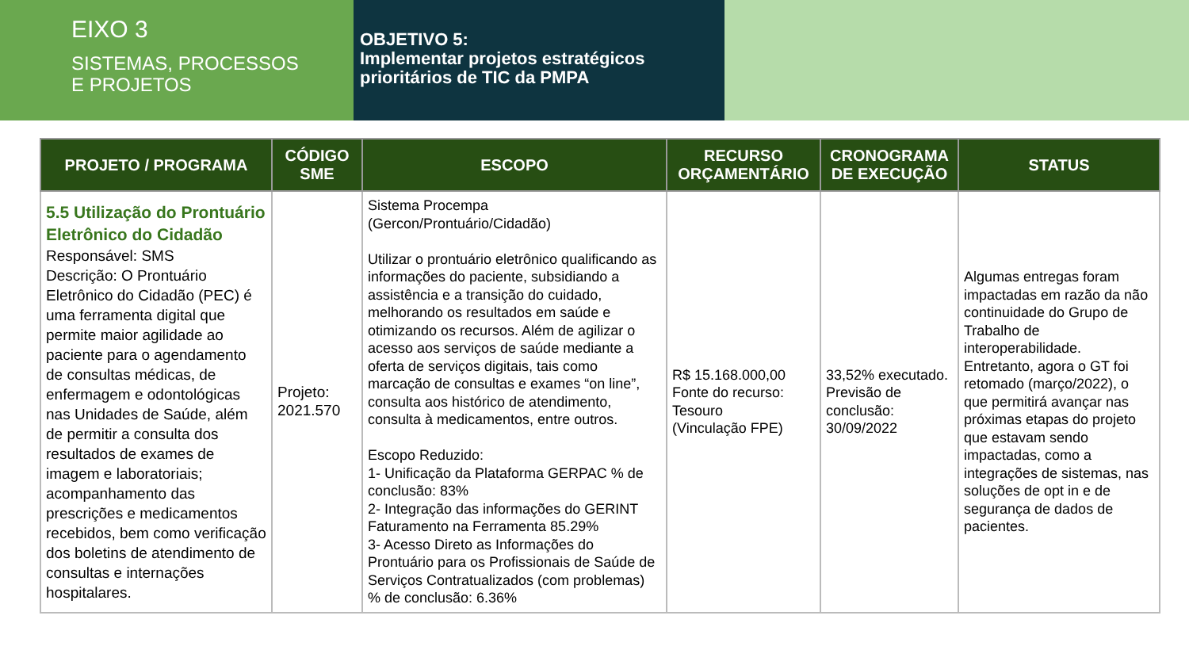EIXO 3
SISTEMAS, PROCESSOS
E PROJETOS
OBJETIVO 5:
Implementar projetos estratégicos prioritários de TIC da PMPA
| PROJETO / PROGRAMA | CÓDIGO SME | ESCOPO | RECURSO ORÇAMENTÁRIO | CRONOGRAMA DE EXECUÇÃO | STATUS |
| --- | --- | --- | --- | --- | --- |
| 5.5 Utilização do Prontuário Eletrônico do Cidadão Responsável: SMS Descrição: O Prontuário Eletrônico do Cidadão (PEC) é uma ferramenta digital que permite maior agilidade ao paciente para o agendamento de consultas médicas, de enfermagem e odontológicas nas Unidades de Saúde, além de permitir a consulta dos resultados de exames de imagem e laboratoriais; acompanhamento das prescrições e medicamentos recebidos, bem como verificação dos boletins de atendimento de consultas e internações hospitalares. | Projeto: 2021.570 | Sistema Procempa (Gercon/Prontuário/Cidadão) Utilizar o prontuário eletrônico qualificando as informações do paciente, subsidiando a assistência e a transição do cuidado, melhorando os resultados em saúde e otimizando os recursos. Além de agilizar o acesso aos serviços de saúde mediante a oferta de serviços digitais, tais como marcação de consultas e exames “on line”, consulta aos histórico de atendimento, consulta à medicamentos, entre outros. Escopo Reduzido: 1- Unificação da Plataforma GERPAC % de conclusão: 83% 2- Integração das informações do GERINT Faturamento na Ferramenta 85.29% 3- Acesso Direto as Informações do Prontuário para os Profissionais de Saúde de Serviços Contratualizados (com problemas) % de conclusão: 6.36% | R$ 15.168.000,00 Fonte do recurso: Tesouro (Vinculação FPE) | 33,52% executado. Previsão de conclusão: 30/09/2022 | Algumas entregas foram impactadas em razão da não continuidade do Grupo de Trabalho de interoperabilidade. Entretanto, agora o GT foi retomado (março/2022), o que permitirá avançar nas próximas etapas do projeto que estavam sendo impactadas, como a integrações de sistemas, nas soluções de opt in e de segurança de dados de pacientes. |